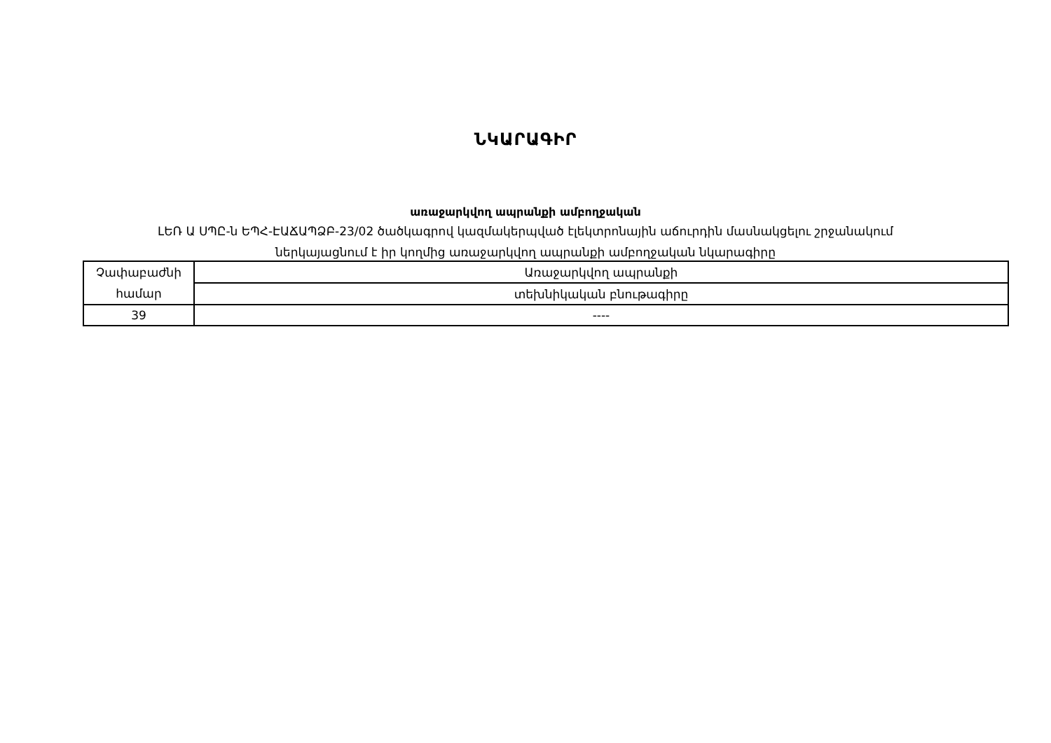ՆԿԱՐԱԳԻՐ
առաջարկվող ապրանքի ամբողջական
ԼԵՌ Ա ՍՊԸ-ն ԵՊՀ-ԷԱՃԱՊՁԲ-23/02 ծածկագրով կազմակերպված էլեկտրոնային աճուրդին մասնակցելու շրջանակում
ներկայացնում է իր կողմից առաջարկվող ապրանքի ամբողջական նկարագիրը
| Չափաբաժնի համար | Առաջարկվող ապրանքի |
| | տեխնիկական բնութագիրը |
| 39 | ---- |